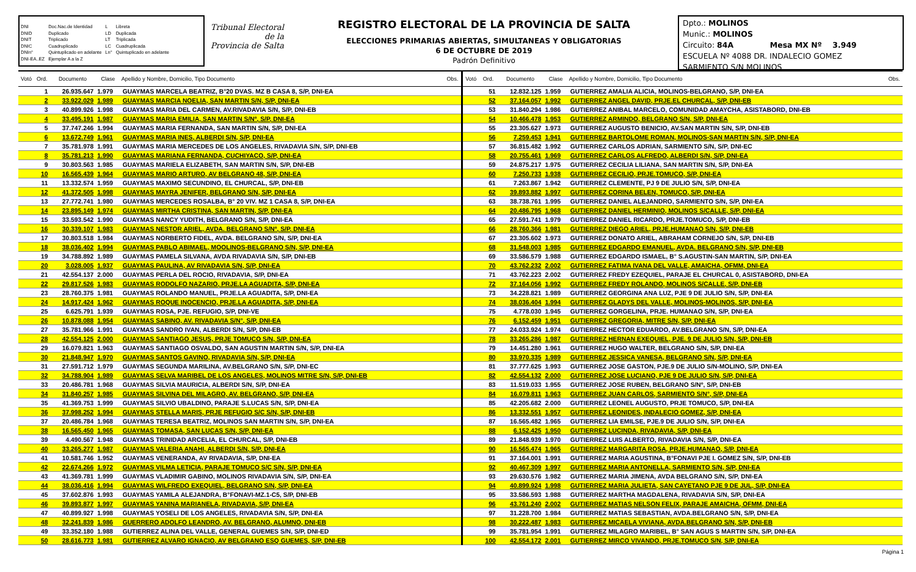| DNI | Doc.Nac.de Identidad | L | Libreta |
| DNID | Duplicado | LD | Duplicada |
| DNIT | Triplicado | LT | Triplicada |
| DNIC | Cuadruplicado | LC | Cuadruplicada |
| DNIn° | Quintuplicado en adelante | Ln° | Quintuplicado en adelante |
| DNI-EA..EZ | Ejemplar A a la Z | | |
Tribunal Electoral
de la
Provincia de Salta
REGISTRO ELECTORAL DE LA PROVINCIA DE SALTA
ELECCIONES PRIMARIAS ABIERTAS, SIMULTANEAS Y OBLIGATORIAS
6 DE OCTUBRE DE 2019
Padrón Definitivo
Dpto.: MOLINOS
Munic.: MOLINOS
Circuito: 84A Mesa MX Nº 3.949
ESCUELA Nº 4088 DR. INDALECIO GOMEZ
SARMIENTO S/N MOLINOS
| Votó | Ord. | Documento | Clase | Apellido y Nombre, Domicilio, Tipo Documento | Obs. | Votó | Ord. | Documento | Clase | Apellido y Nombre, Domicilio, Tipo Documento | Obs. |
| --- | --- | --- | --- | --- | --- | --- | --- | --- | --- | --- | --- |
| | 1 | 26.935.647 | 1.979 | GUAYMAS MARCELA BEATRIZ, B°20 DVAS. MZ B CASA 8, S/P, DNI-EA | | | 51 | 12.832.125 | 1.959 | GUTIERREZ AMALIA ALICIA, MOLINOS-BELGRANO, S/P, DNI-EA | |
| | 2 | 33.922.029 | 1.989 | GUAYMAS MARCIA NOELIA, SAN MARTIN S/N, S/P, DNI-EA | | | 52 | 37.164.057 | 1.992 | GUTIERREZ ANGEL DAVID, PRJE.EL CHURCAL, S/P, DNI-EB | |
| | 3 | 40.899.926 | 1.998 | GUAYMAS MARIA DEL CARMEN, AV.RIVADAVIA S/N, S/P, DNI-EB | | | 53 | 31.840.294 | 1.986 | GUTIERREZ ANIBAL MARCELO, COMUNIDAD AMAYCHA, ASISTABORD, DNI-EB | |
| | 4 | 33.495.191 | 1.987 | GUAYMAS MARIA EMILIA, SAN MARTIN S/Nº, S/P, DNI-EA | | | 54 | 10.466.478 | 1.953 | GUTIERREZ ARMINDO, BELGRANO S/N, S/P, DNI-EA | |
| | 5 | 37.747.246 | 1.994 | GUAYMAS MARIA FERNANDA, SAN MARTIN S/N, S/P, DNI-EA | | | 55 | 23.305.627 | 1.973 | GUTIERREZ AUGUSTO BENICIO, AV.SAN MARTIN S/N, S/P, DNI-EB | |
| | 6 | 13.672.749 | 1.961 | GUAYMAS MARIA INES, ALBERDI S/N, S/P, DNI-EA | | | 56 | 7.259.453 | 1.941 | GUTIERREZ BARTOLOME ROMAN, MOLINOS-SAN MARTIN S/N, S/P, DNI-EA | |
| | 7 | 35.781.978 | 1.991 | GUAYMAS MARIA MERCEDES DE LOS ANGELES, RIVADAVIA S/N, S/P, DNI-EB | | | 57 | 36.815.482 | 1.992 | GUTIERREZ CARLOS ADRIAN, SARMIENTO S/N, S/P, DNI-EC | |
| | 8 | 35.781.213 | 1.990 | GUAYMAS MARIANA FERNANDA, CUCHIYACO, S/P, DNI-EA | | | 58 | 20.755.461 | 1.969 | GUTIERREZ CARLOS ALFREDO, ALBERDI S/N, S/P, DNI-EA | |
| | 9 | 30.803.563 | 1.985 | GUAYMAS MARIELA ELIZABETH, SAN MARTIN S/N, S/P, DNI-EB | | | 59 | 24.875.217 | 1.975 | GUTIERREZ CECILIA LILIANA, SAN MARTIN S/N, S/P, DNI-EA | |
| | 10 | 16.565.439 | 1.964 | GUAYMAS MARIO ARTURO, AV BELGRANO 48, S/P, DNI-EA | | | 60 | 7.250.733 | 1.938 | GUTIERREZ CECILIO, PRJE.TOMUCO, S/P, DNI-EA | |
| | 11 | 13.332.574 | 1.959 | GUAYMAS MAXIMO SECUNDINO, EL CHURCAL, S/P, DNI-EB | | | 61 | 7.263.867 | 1.942 | GUTIERREZ CLEMENTE, PJ 9 DE JULIO S/N, S/P, DNI-EA | |
| | 12 | 41.372.505 | 1.998 | GUAYMAS MAYRA JENIFER, BELGRANO S/N, S/P, DNI-EA | | | 62 | 39.893.882 | 1.997 | GUTIERREZ CORINA BELEN, TOMUCO, S/P, DNI-EA | |
| | 13 | 27.772.741 | 1.980 | GUAYMAS MERCEDES ROSALBA, B° 20 VIV. MZ 1 CASA 8, S/P, DNI-EA | | | 63 | 38.738.761 | 1.995 | GUTIERREZ DANIEL ALEJANDRO, SARMIENTO S/N, S/P, DNI-EA | |
| | 14 | 23.895.149 | 1.974 | GUAYMAS MIRTHA CRISTINA, SAN MARTIN, S/P, DNI-EA | | | 64 | 20.486.795 | 1.968 | GUTIERREZ DANIEL HERMINIO, MOLINOS S/CALLE, S/P, DNI-EA | |
| | 15 | 33.593.542 | 1.990 | GUAYMAS NANCY YUDITH, BELGRANO S/N, S/P, DNI-EA | | | 65 | 27.591.741 | 1.979 | GUTIERREZ DANIEL RICARDO, PRJE.TOMUCO, S/P, DNI-EB | |
| | 16 | 30.339.107 | 1.983 | GUAYMAS NESTOR ARIEL, AVDA. BELGRANO S/Nº, S/P, DNI-EA | | | 66 | 28.760.366 | 1.981 | GUTIERREZ DIEGO ARIEL, PRJE.HUMANAO S/N, S/P, DNI-EB | |
| | 17 | 30.803.518 | 1.984 | GUAYMAS NORBERTO FIDEL, AVDA. BELGRANO S/N, S/P, DNI-EA | | | 67 | 23.305.602 | 1.973 | GUTIERREZ DONATO ARIEL, ABRAHAM CORNEJO S/N, S/P, DNI-EB | |
| | 18 | 38.036.402 | 1.994 | GUAYMAS PABLO ABIMAEL, MOOLINOS-BELGRANO S/N, S/P, DNI-EA | | | 68 | 31.548.003 | 1.985 | GUTIERREZ EDGARDO EMANUEL, AVDA. BELGRANO S/N, S/P, DNI-EB | |
| | 19 | 34.788.892 | 1.989 | GUAYMAS PAMELA SILVANA, AVDA RIVADAVIA S/N, S/P, DNI-EB | | | 69 | 33.586.579 | 1.988 | GUTIERREZ EDGARDO ISMAEL, B° S.AGUSTIN-SAN MARTIN, S/P, DNI-EA | |
| | 20 | 3.028.005 | 1.937 | GUAYMAS PAULINA, AV RIVADAVIA S/N, S/P, DNI-EA | | | 70 | 43.762.232 | 2.002 | GUTIERREZ FATIMA IVANA DEL VALLE, AMAICHA, OFMM, DNI-EA | |
| | 21 | 42.554.137 | 2.000 | GUAYMAS PERLA DEL ROCIO, RIVADAVIA, S/P, DNI-EA | | | 71 | 43.762.223 | 2.002 | GUTIERREZ FREDY EZEQUIEL, PARAJE EL CHURCAL 0, ASISTABORD, DNI-EA | |
| | 22 | 29.817.526 | 1.983 | GUAYMAS RODOLFO NAZARIO, PRJE.LA AGUADITA, S/P, DNI-EA | | | 72 | 37.164.056 | 1.992 | GUTIERREZ FREDY ROLANDO, MOLINOS S/CALLE, S/P, DNI-EB | |
| | 23 | 28.760.375 | 1.981 | GUAYMAS ROLANDO MANUEL, PRJE.LA AGUADITA, S/P, DNI-EA | | | 73 | 34.228.821 | 1.989 | GUTIERREZ GEORGINA ANA LUZ, PJE 9 DE JULIO S/N, S/P, DNI-EA | |
| | 24 | 14.917.424 | 1.962 | GUAYMAS ROQUE INOCENCIO, PRJE.LA AGUADITA, S/P, DNI-EA | | | 74 | 38.036.404 | 1.994 | GUTIERREZ GLADYS DEL VALLE, MOLINOS-MOLINOS, S/P, DNI-EA | |
| | 25 | 6.625.791 | 1.939 | GUAYMAS ROSA, PJE. REFUGIO, S/P, DNI-VE | | | 75 | 4.778.030 | 1.945 | GUTIERREZ GORGELINA, PRJE. HUMANAO S/N, S/P, DNI-EA | |
| | 26 | 10.878.088 | 1.954 | GUAYMAS SABINO, AV. RIVADAVIA S/N°, S/P, DNI-EA | | | 76 | 6.152.459 | 1.951 | GUTIERREZ GREGORIA, MITRE S/N, S/P, DNI-EA | |
| | 27 | 35.781.966 | 1.991 | GUAYMAS SANDRO IVAN, ALBERDI S/N, S/P, DNI-EB | | | 77 | 24.033.924 | 1.974 | GUTIERREZ HECTOR EDUARDO, AV.BELGRANO S/N, S/P, DNI-EA | |
| | 28 | 42.554.125 | 2.000 | GUAYMAS SANTIAGO JESUS, PRJE TOMUCO S/N, S/P, DNI-EA | | | 78 | 33.265.286 | 1.987 | GUTIERREZ HERNAN EXEQUIEL, PJE. 9 DE JULIO S/N, S/P, DNI-EB | |
| | 29 | 16.079.821 | 1.963 | GUAYMAS SANTIAGO OSVALDO, SAN AGUSTIN MARTIN S/N, S/P, DNI-EA | | | 79 | 14.451.280 | 1.961 | GUTIERREZ HUGO WALTER, BELGRANO S/N, S/P, DNI-EA | |
| | 30 | 21.848.947 | 1.970 | GUAYMAS SANTOS GAVINO, RIVADAVIA S/N, S/P, DNI-EA | | | 80 | 33.970.335 | 1.989 | GUTIERREZ JESSICA VANESA, BELGRANO S/N, S/P, DNI-EA | |
| | 31 | 27.591.712 | 1.979 | GUAYMAS SEGUNDA MARILINA, AV.BELGRANO S/N, S/P, DNI-EC | | | 81 | 37.777.625 | 1.993 | GUTIERREZ JOSE GASTON, PJE.9 DE JULIO S/N-MOLINO, S/P, DNI-EA | |
| | 32 | 34.788.904 | 1.989 | GUAYMAS SELVA MARIBEL DE LOS ANGELES, MOLINOS MITRE S/N, S/P, DNI-EB | | | 82 | 42.554.132 | 2.000 | GUTIERREZ JOSE LUCIANO, PJE 9 DE JULIO S/N, S/P, DNI-EA | |
| | 33 | 20.486.781 | 1.968 | GUAYMAS SILVIA MAURICIA, ALBERDI S/N, S/P, DNI-EA | | | 83 | 11.519.033 | 1.955 | GUTIERREZ JOSE RUBEN, BELGRANO S/Nº, S/P, DNI-EB | |
| | 34 | 31.840.257 | 1.985 | GUAYMAS SILVINA DEL MILAGRO, AV. BELGRANO, S/P, DNI-EA | | | 84 | 16.079.811 | 1.963 | GUTIERREZ JUAN CARLOS, SARMIENTO S/N°, S/P, DNI-EA | |
| | 35 | 41.369.753 | 1.999 | GUAYMAS SILVIO UBALDINO, PARAJE S.LUCAS S/N, S/P, DNI-EA | | | 85 | 42.205.682 | 2.000 | GUTIERREZ LEONEL AUGUSTO, PRJE TOMUCO, S/P, DNI-EA | |
| | 36 | 37.998.252 | 1.994 | GUAYMAS STELLA MARIS, PRJE REFUGIO S/C S/N, S/P, DNI-EB | | | 86 | 13.332.551 | 1.957 | GUTIERREZ LEONIDES, INDALECIO GOMEZ, S/P, DNI-EA | |
| | 37 | 20.486.784 | 1.968 | GUAYMAS TERESA BEATRIZ, MOLINOS SAN MARTIN S/N, S/P, DNI-EA | | | 87 | 16.565.482 | 1.965 | GUTIERREZ LIA EMILSE, PJE.9 DE JULIO S/N, S/P, DNI-EA | |
| | 38 | 16.565.450 | 1.965 | GUAYMAS TOMASA, SAN LUCAS S/N, S/P, DNI-EA | | | 88 | 6.152.425 | 1.950 | GUTIERREZ LUCINDA, RIVADAVIA, S/P, DNI-EA | |
| | 39 | 4.490.567 | 1.948 | GUAYMAS TRINIDAD ARCELIA, EL CHURCAL, S/P, DNI-EB | | | 89 | 21.848.939 | 1.970 | GUTIERREZ LUIS ALBERTO, RIVADAVIA S/N, S/P, DNI-EA | |
| | 40 | 33.265.277 | 1.987 | GUAYMAS VALERIA ANAHI, ALBERDI S/N, S/P, DNI-EA | | | 90 | 16.565.474 | 1.965 | GUTIERREZ MARGARITA ROSA, PRJE.HUMANAO, S/P, DNI-EA | |
| | 41 | 10.581.746 | 1.952 | GUAYMAS VENERANDA, AV RIVADAVIA, S/P, DNI-EA | | | 91 | 37.164.001 | 1.991 | GUTIERREZ MARIA AGUSTINA, B°FONAVI PJE I. GOMEZ S/N, S/P, DNI-EB | |
| | 42 | 22.674.266 | 1.972 | GUAYMAS VILMA LETICIA, PARAJE TOMUCO S/C S/N, S/P, DNI-EA | | | 92 | 40.467.309 | 1.997 | GUTIERREZ MARIA ANTONELLA, SARMIENTO S/N, S/P, DNI-EA | |
| | 43 | 41.369.781 | 1.999 | GUAYMAS VLADIMIR GABINO, MOLINOS RIVADAVIA S/N, S/P, DNI-EA | | | 93 | 29.630.576 | 1.982 | GUTIERREZ MARIA JIMENA, AVDA BELGRANO S/N, S/P, DNI-EA | |
| | 44 | 38.036.416 | 1.994 | GUAYMAS WILFREDO EXEQUIEL, BELGRANO S/N, S/P, DNI-EA | | | 94 | 40.899.924 | 1.998 | GUTIERREZ MARIA JULIETA, SAN CAYETANO PJE 9 DE JUL, S/P, DNI-EA | |
| | 45 | 37.602.876 | 1.993 | GUAYMAS YAMILA ALEJANDRA, B°FONAVI-MZ.1-C5, S/P, DNI-EB | | | 95 | 33.586.593 | 1.988 | GUTIERREZ MARTHA MAGDALENA, RIVADAVIA S/N, S/P, DNI-EA | |
| | 46 | 39.893.877 | 1.997 | GUAYMAS YANINA MARIANELA, RIVADAVIA, S/P, DNI-EA | | | 96 | 43.761.240 | 2.002 | GUTIERREZ MATIAS NELSON FELIX, PARAJE AMAICHA, OFMM, DNI-EA | |
| | 47 | 40.899.927 | 1.998 | GUAYMAS YOSELI DE LOS ANGELES, RIVADAVIA S/N, S/P, DNI-EA | | | 97 | 31.228.700 | 1.984 | GUTIERREZ MATIAS SEBASTIAN, AVDA.BELGRANO S/N, S/P, DNI-EA | |
| | 48 | 32.241.839 | 1.986 | GUERRERO ADOLFO LEANDRO, AV. BELGRANO, ALUMNO, DNI-EB | | | 98 | 30.222.487 | 1.983 | GUTIERREZ MICAELA VIVIANA, AVDA.BELGRANO S/N, S/P, DNI-EB | |
| | 49 | 33.352.180 | 1.988 | GUTIERREZ ALINA DEL VALLE, GENERAL GUEMES S/N, S/P, DNI-ED | | | 99 | 35.781.954 | 1.991 | GUTIERREZ MILAGRO MARIBEL, B° SAN AGUS S MARTIN S/N, S/P, DNI-EA | |
| | 50 | 28.616.773 | 1.981 | GUTIERREZ ALVARO IGNACIO, AV BELGRANO ESQ GUEMES, S/P, DNI-EB | | | 100 | 42.554.172 | 2.001 | GUTIERREZ MIRCO VIVANDO, PRJE.TOMUCO S/N, S/P, DNI-EA | |
Página 1